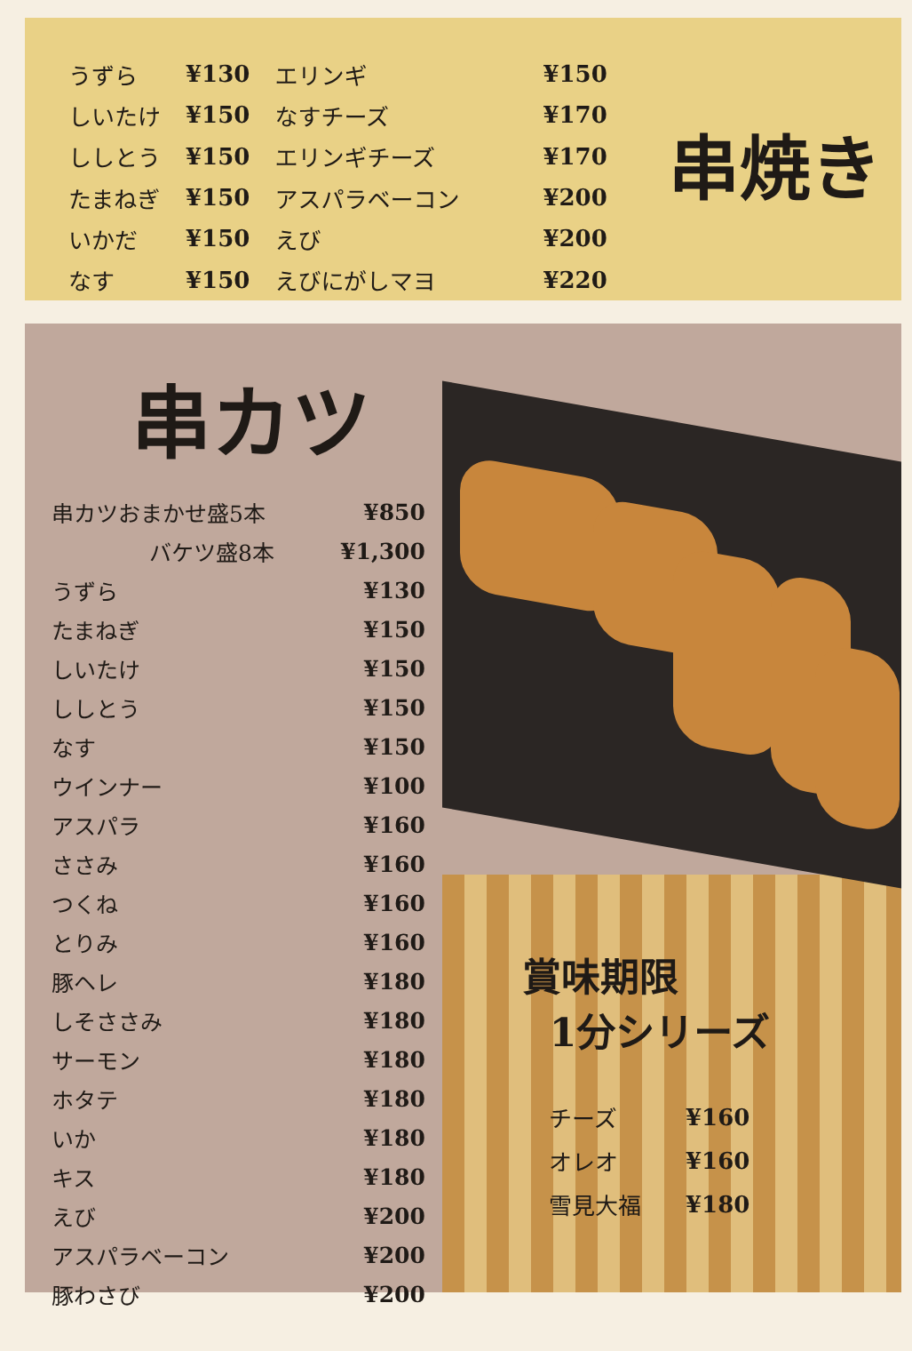| うずら | ¥130 | エリンギ | ¥150 |
| しいたけ | ¥150 | なすチーズ | ¥170 |
| ししとう | ¥150 | エリンギチーズ | ¥170 |
| たまねぎ | ¥150 | アスパラベーコン | ¥200 |
| いかだ | ¥150 | えび | ¥200 |
| なす | ¥150 | えびにがしマヨ | ¥220 |
串焼き
串カツ
| 串カツおまかせ盛5本 | ¥850 |
| バケツ盛8本 | ¥1,300 |
| うずら | ¥130 |
| たまねぎ | ¥150 |
| しいたけ | ¥150 |
| ししとう | ¥150 |
| なす | ¥150 |
| ウインナー | ¥100 |
| アスパラ | ¥160 |
| ささみ | ¥160 |
| つくね | ¥160 |
| とりみ | ¥160 |
| 豚ヘレ | ¥180 |
| しそささみ | ¥180 |
| サーモン | ¥180 |
| ホタテ | ¥180 |
| いか | ¥180 |
| キス | ¥180 |
| えび | ¥200 |
| アスパラベーコン | ¥200 |
| 豚わさび | ¥200 |
賞味期限
1分シリーズ
| チーズ | ¥160 |
| オレオ | ¥160 |
| 雪見大福 | ¥180 |